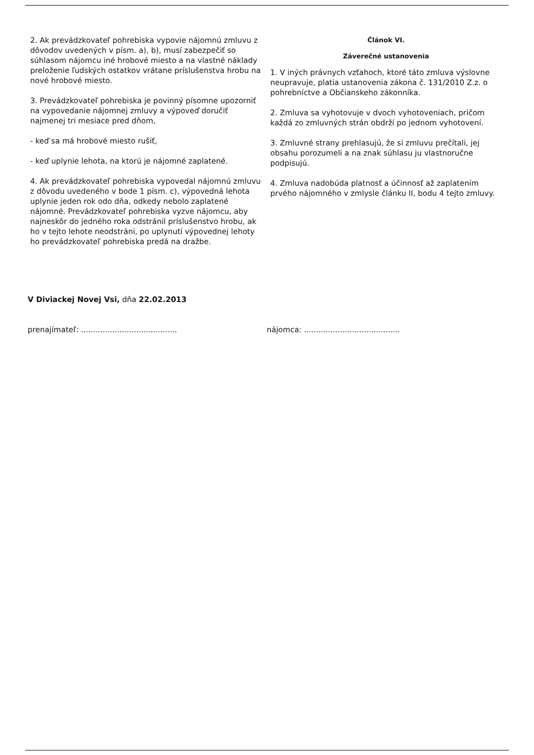2. Ak prevádzkovateľ pohrebiska vypovie nájomnú zmluvu z dôvodov uvedených v písm. a), b), musí zabezpečiť so súhlasom nájomcu iné hrobové miesto a na vlastné náklady preloženie ľudských ostatkov vrátane príslušenstva hrobu na nové hrobové miesto.
3. Prevádzkovateľ pohrebiska je povinný písomne upozorniť na vypovedanie nájomnej zmluvy a výpoveď doručiť najmenej tri mesiace pred dňom,
- keď sa má hrobové miesto rušiť,
- keď uplynie lehota, na ktorú je nájomné zaplatené.
4. Ak prevádzkovateľ pohrebiska vypovedal nájomnú zmluvu z dôvodu uvedeného v bode 1 písm. c), výpovedná lehota uplynie jeden rok odo dňa, odkedy nebolo zaplatené nájomné. Prevádzkovateľ pohrebiska vyzve nájomcu, aby najneskôr do jedného roka odstránil príslušenstvo hrobu, ak ho v tejto lehote neodstráni, po uplynutí výpovednej lehoty ho prevádzkovateľ pohrebiska predá na dražbe.
Článok VI.
Záverečné ustanovenia
1. V iných právnych vzťahoch, ktoré táto zmluva výslovne neupravuje, platia ustanovenia zákona č. 131/2010 Z.z. o pohrebníctve a Občianskeho zákonníka.
2. Zmluva sa vyhotovuje v dvoch vyhotoveniach, pričom každá zo zmluvných strán obdrží po jednom vyhotovení.
3. Zmluvné strany prehlasujú, že si zmluvu prečítali, jej obsahu porozumeli a na znak súhlasu ju vlastnoručne podpisujú.
4. Zmluva nadobúda platnosť a účinnosť až zaplatením prvého nájomného v zmlysle článku II, bodu 4 tejto zmluvy.
V Diviackej Novej Vsi, dňa 22.02.2013
prenajímateľ: ........................................
nájomca: ........................................